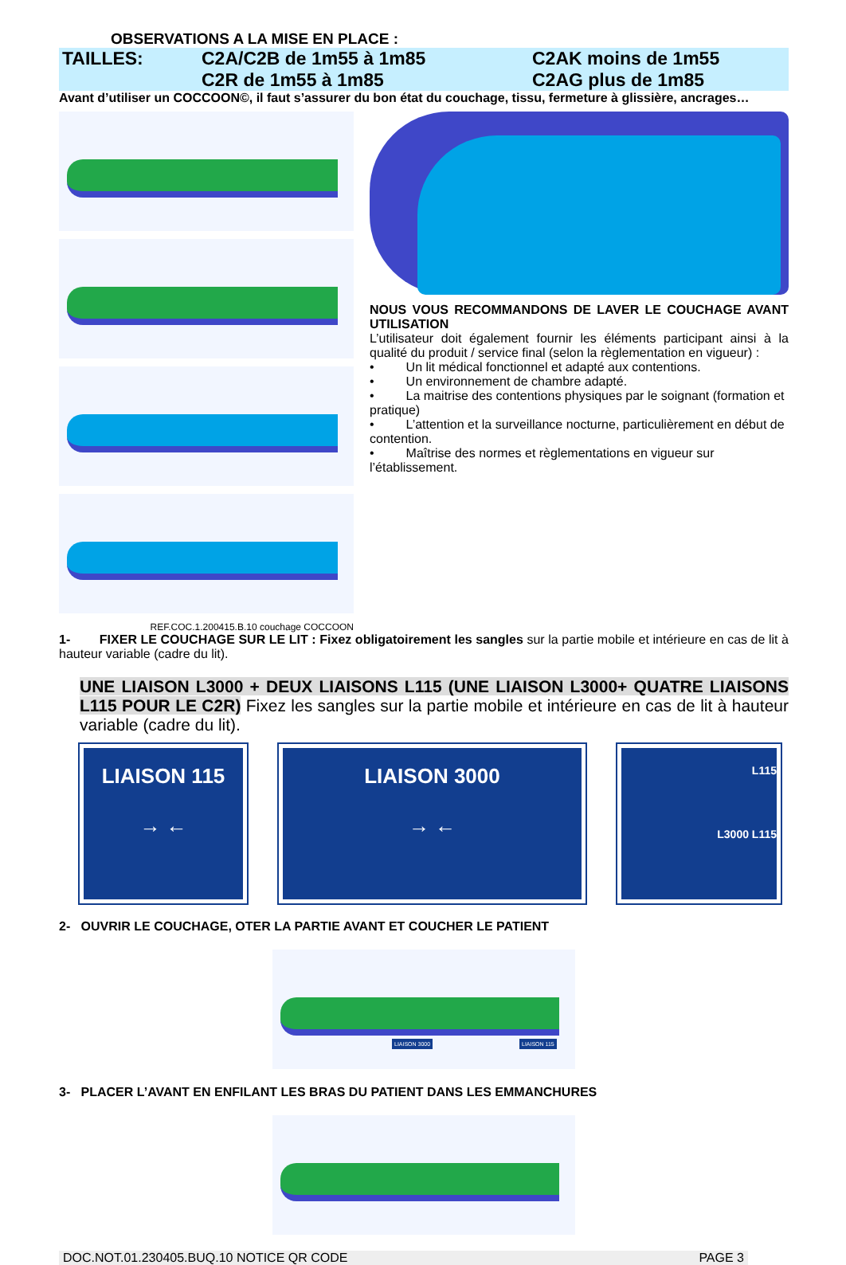OBSERVATIONS A LA MISE EN PLACE :
TAILLES:
C2A/C2B de 1m55 à 1m85
C2R de 1m55 à 1m85
C2AK moins de 1m55
C2AG plus de 1m85
Avant d’utiliser un COCCOON©, il faut s’assurer du bon état du couchage, tissu, fermeture à glissière, ancrages…
REF.COC.1.200415.B.10 couchage COCCOON
NOUS VOUS RECOMMANDONS DE LAVER LE COUCHAGE AVANT UTILISATION
L’utilisateur doit également fournir les éléments participant ainsi à la qualité du produit / service final (selon la règlementation en vigueur) :
• Un lit médical fonctionnel et adapté aux contentions.
• Un environnement de chambre adapté.
• La maitrise des contentions physiques par le soignant (formation et pratique)
• L’attention et la surveillance nocturne, particulièrement en début de contention.
• Maîtrise des normes et règlementations en vigueur sur l’établissement.
1- FIXER LE COUCHAGE SUR LE LIT : Fixez obligatoirement les sangles sur la partie mobile et intérieure en cas de lit à hauteur variable (cadre du lit).
UNE LIAISON L3000 + DEUX LIAISONS L115 (UNE LIAISON L3000+ QUATRE LIAISONS L115 POUR LE C2R) Fixez les sangles sur la partie mobile et intérieure en cas de lit à hauteur variable (cadre du lit).
LIAISON 115
→ ←
LIAISON 3000
→ ←
L115
L3000 L115
2- OUVRIR LE COUCHAGE, OTER LA PARTIE AVANT ET COUCHER LE PATIENT
LIAISON 3000 LIAISON 115
3- PLACER L’AVANT EN ENFILANT LES BRAS DU PATIENT DANS LES EMMANCHURES
DOC.NOT.01.230405.BUQ.10 NOTICE QR CODE PAGE 3